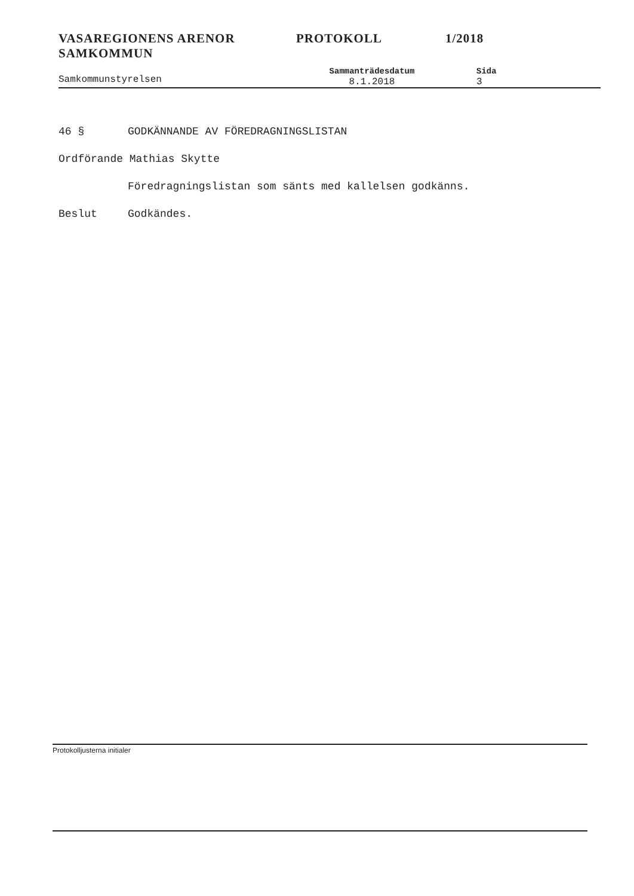VASAREGIONENS ARENOR
SAMKOMMUN
PROTOKOLL 1/2018
Samkommunstyrelsen
Sammanträdesdatum
8.1.2018
Sida
3
46 § GODKÄNNANDE AV FÖREDRAGNINGSLISTAN
Ordförande Mathias Skytte
Föredragningslistan som sänts med kallelsen godkänns.
Beslut Godkändes.
Protokolljusterna initialer